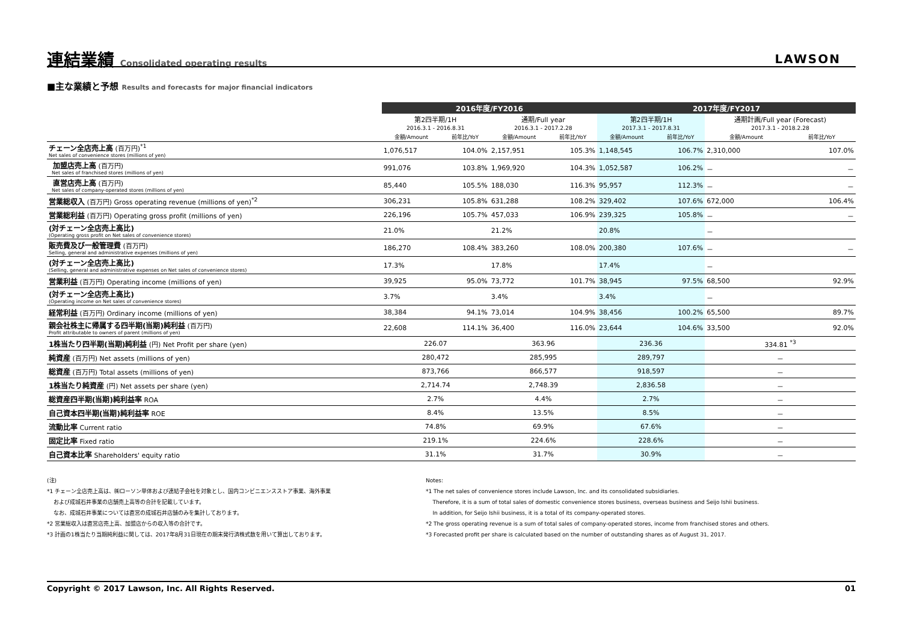連結業績 Consolidated operating results
LAWSON
■主な業績と予想 Results and forecasts for major financial indicators
| | 2016年度/FY2016 | | | | 2017年度/FY2017 | | | |
| --- | --- | --- | --- | --- | --- | --- | --- | --- |
| | 第2四半期/1H 2016.3.1 - 2016.8.31 | | 通期/Full year 2016.3.1 - 2017.2.28 | | 第2四半期/1H 2017.3.1 - 2017.8.31 | | 通期計画/Full year (Forecast) 2017.3.1 - 2018.2.28 | |
| | 金額/Amount | 前年比/YoY | 金額/Amount | 前年比/YoY | 金額/Amount | 前年比/YoY | 金額/Amount | 前年比/YoY |
| チェーン全店売上高 (百万円)<sup>*1</sup> Net sales of convenience stores (millions of yen) | 1,076,517 | 104.0% | 2,157,951 | 105.3% | 1,148,545 | 106.7% | 2,310,000 | 107.0% |
| 加盟店売上高 (百万円) Net sales of franchised stores (millions of yen) | 991,076 | 103.8% | 1,969,920 | 104.3% | 1,052,587 | 106.2% | － | － |
| 直営店売上高 (百万円) Net sales of company-operated stores (millions of yen) | 85,440 | 105.5% | 188,030 | 116.3% | 95,957 | 112.3% | － | － |
| 営業総収入 (百万円) Gross operating revenue (millions of yen)<sup>*2</sup> | 306,231 | 105.8% | 631,288 | 108.2% | 329,402 | 107.6% | 672,000 | 106.4% |
| 営業総利益 (百万円) Operating gross profit (millions of yen) | 226,196 | 105.7% | 457,033 | 106.9% | 239,325 | 105.8% | － | － |
| (対チェーン全店売上高比) (Operating gross profit on Net sales of convenience stores) | 21.0% | | 21.2% | | 20.8% | | － | |
| 販売費及び一般管理費 (百万円) Selling, general and administrative expenses (millions of yen) | 186,270 | 108.4% | 383,260 | 108.0% | 200,380 | 107.6% | － | － |
| (対チェーン全店売上高比) (Selling, general and administrative expenses on Net sales of convenience stores) | 17.3% | | 17.8% | | 17.4% | | － | |
| 営業利益 (百万円) Operating income (millions of yen) | 39,925 | 95.0% | 73,772 | 101.7% | 38,945 | 97.5% | 68,500 | 92.9% |
| (対チェーン全店売上高比) (Operating income on Net sales of convenience stores) | 3.7% | | 3.4% | | 3.4% | | － | |
| 経常利益 (百万円) Ordinary income (millions of yen) | 38,384 | 94.1% | 73,014 | 104.9% | 38,456 | 100.2% | 65,500 | 89.7% |
| 親会社株主に帰属する四半期(当期)純利益 (百万円) Profit attributable to owners of parent (millions of yen) | 22,608 | 114.1% | 36,400 | 116.0% | 23,644 | 104.6% | 33,500 | 92.0% |
| 1株当たり四半期(当期)純利益 (円) Net Profit per share (yen) | 226.07 | | 363.96 | | 236.36 | | 334.81 <sup>*3</sup> | |
| 純資産 (百万円) Net assets (millions of yen) | 280,472 | | 285,995 | | 289,797 | | － | |
| 総資産 (百万円) Total assets (millions of yen) | 873,766 | | 866,577 | | 918,597 | | － | |
| 1株当たり純資産 (円) Net assets per share (yen) | 2,714.74 | | 2,748.39 | | 2,836.58 | | － | |
| 総資産四半期(当期)純利益率 ROA | 2.7% | | 4.4% | | 2.7% | | － | |
| 自己資本四半期(当期)純利益率 ROE | 8.4% | | 13.5% | | 8.5% | | － | |
| 流動比率 Current ratio | 74.8% | | 69.9% | | 67.6% | | － | |
| 固定比率 Fixed ratio | 219.1% | | 224.6% | | 228.6% | | － | |
| 自己資本比率 Shareholders' equity ratio | 31.1% | | 31.7% | | 30.9% | | － | |
(注)
*1 チェーン全店売上高は、㈱ローソン単体および連結子会社を対象とし、国内コンビニエンスストア事業、海外事業
および成城石井事業の店舗売上高等の合計を記載しています。
なお、成城石井事業については直営の成城石井店舗のみを集計しております。
*2 営業総収入は直営店売上高、加盟店からの収入等の合計です。
*3 計画の1株当たり当期純利益に関しては、2017年8月31日現在の期末発行済株式数を用いて算出しております。
Notes:
*1 The net sales of convenience stores include Lawson, Inc. and its consolidated subsidiaries.
Therefore, it is a sum of total sales of domestic convenience stores business, overseas business and Seijo Ishii business.
In addition, for Seijo Ishii business, it is a total of its company-operated stores.
*2 The gross operating revenue is a sum of total sales of company-operated stores, income from franchised stores and others.
*3 Forecasted profit per share is calculated based on the number of outstanding shares as of August 31, 2017.
Copyright © 2017 Lawson, Inc. All Rights Reserved. 01